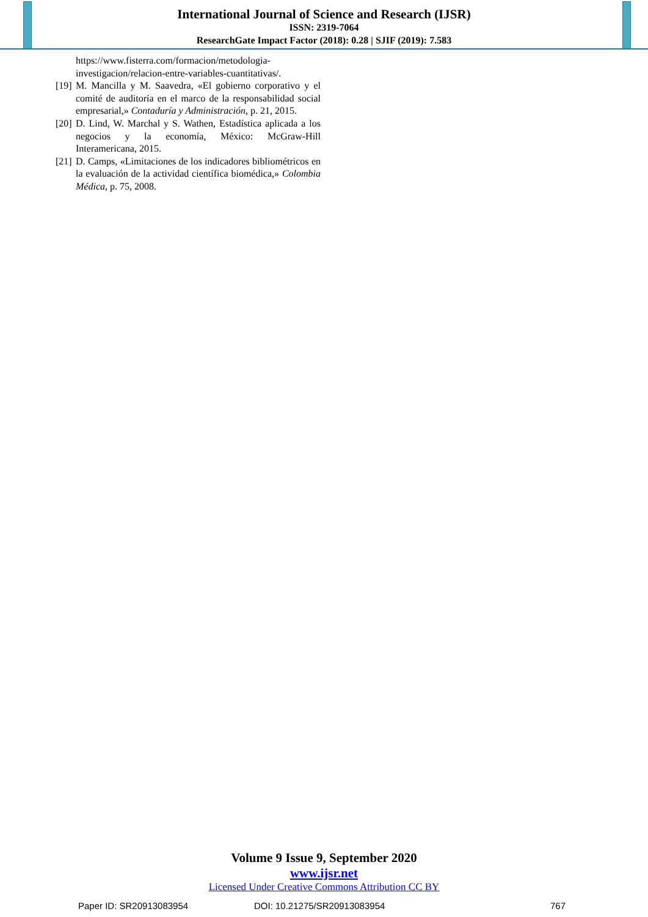International Journal of Science and Research (IJSR)
ISSN: 2319-7064
ResearchGate Impact Factor (2018): 0.28 | SJIF (2019): 7.583
https://www.fisterra.com/formacion/metodologia-investigacion/relacion-entre-variables-cuantitativas/.
[19] M. Mancilla y M. Saavedra, «El gobierno corporativo y el comité de auditoría en el marco de la responsabilidad social empresarial,» Contaduría y Administración, p. 21, 2015.
[20] D. Lind, W. Marchal y S. Wathen, Estadística aplicada a los negocios y la economía, México: McGraw-Hill Interamericana, 2015.
[21] D. Camps, «Limitaciones de los indicadores bibliométricos en la evaluación de la actividad científica biomédica,» Colombia Médica, p. 75, 2008.
Volume 9 Issue 9, September 2020
www.ijsr.net
Licensed Under Creative Commons Attribution CC BY
Paper ID: SR20913083954 DOI: 10.21275/SR20913083954 767